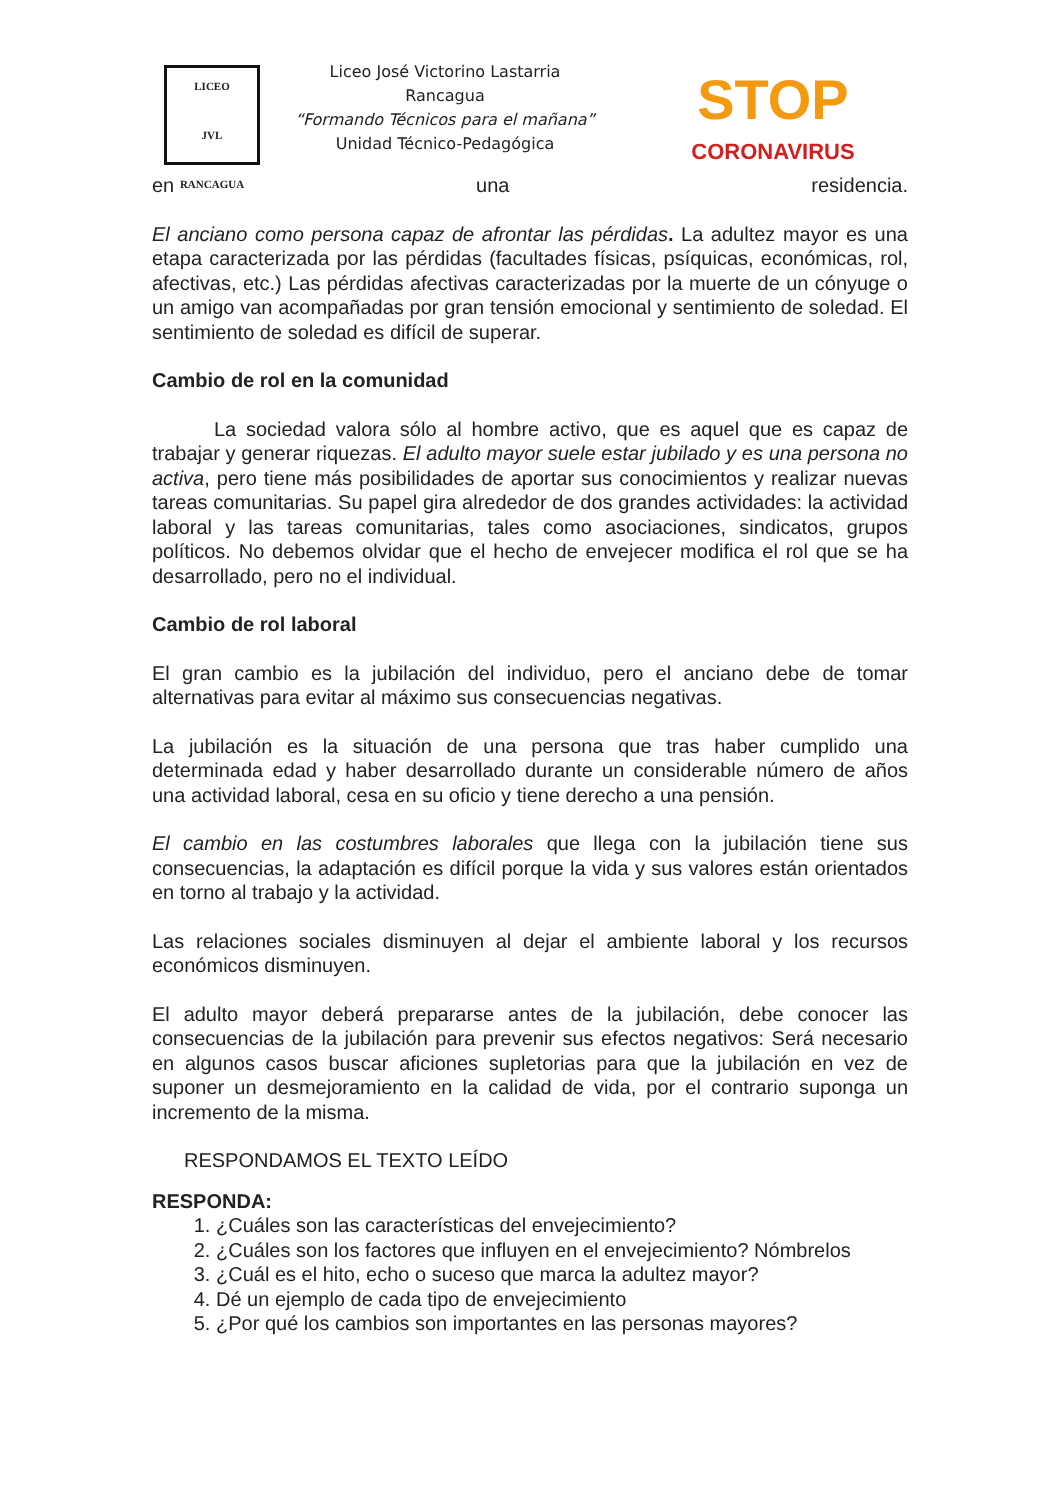LICEO
JVL
RANCAGUA
Liceo José Victorino Lastarria
Rancagua
“Formando Técnicos para el mañana”
Unidad Técnico-Pedagógica
STOP
CORONAVIRUS
en una residencia.
El anciano como persona capaz de afrontar las pérdidas. La adultez mayor es una etapa caracterizada por las pérdidas (facultades físicas, psíquicas, económicas, rol, afectivas, etc.) Las pérdidas afectivas caracterizadas por la muerte de un cónyuge o un amigo van acompañadas por gran tensión emocional y sentimiento de soledad. El sentimiento de soledad es difícil de superar.
Cambio de rol en la comunidad
La sociedad valora sólo al hombre activo, que es aquel que es capaz de trabajar y generar riquezas. El adulto mayor suele estar jubilado y es una persona no activa, pero tiene más posibilidades de aportar sus conocimientos y realizar nuevas tareas comunitarias. Su papel gira alrededor de dos grandes actividades: la actividad laboral y las tareas comunitarias, tales como asociaciones, sindicatos, grupos políticos. No debemos olvidar que el hecho de envejecer modifica el rol que se ha desarrollado, pero no el individual.
Cambio de rol laboral
El gran cambio es la jubilación del individuo, pero el anciano debe de tomar alternativas para evitar al máximo sus consecuencias negativas.
La jubilación es la situación de una persona que tras haber cumplido una determinada edad y haber desarrollado durante un considerable número de años una actividad laboral, cesa en su oficio y tiene derecho a una pensión.
El cambio en las costumbres laborales que llega con la jubilación tiene sus consecuencias, la adaptación es difícil porque la vida y sus valores están orientados en torno al trabajo y la actividad.
Las relaciones sociales disminuyen al dejar el ambiente laboral y los recursos económicos disminuyen.
El adulto mayor deberá prepararse antes de la jubilación, debe conocer las consecuencias de la jubilación para prevenir sus efectos negativos: Será necesario en algunos casos buscar aficiones supletorias para que la jubilación en vez de suponer un desmejoramiento en la calidad de vida, por el contrario suponga un incremento de la misma.
RESPONDAMOS EL TEXTO LEÍDO
RESPONDA:
1. ¿Cuáles son las características del envejecimiento?
2. ¿Cuáles son los factores que influyen en el envejecimiento? Nómbrelos
3. ¿Cuál es el hito, echo o suceso que marca la adultez mayor?
4. Dé un ejemplo de cada tipo de envejecimiento
5. ¿Por qué los cambios son importantes en las personas mayores?